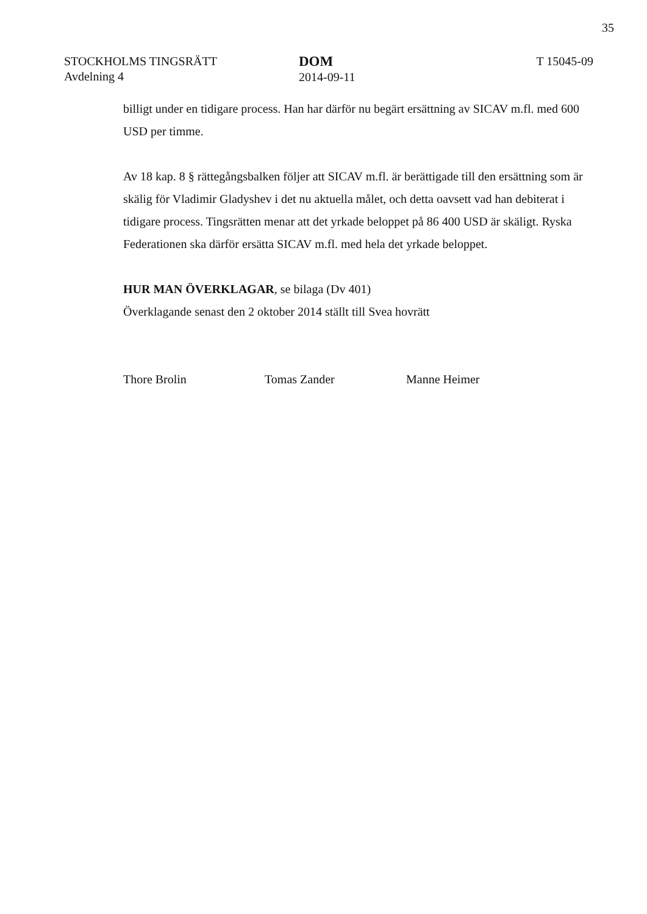35
STOCKHOLMS TINGSRÄTT
Avdelning 4
DOM
2014-09-11
T 15045-09
billigt under en tidigare process. Han har därför nu begärt ersättning av SICAV m.fl. med 600 USD per timme.
Av 18 kap. 8 § rättegångsbalken följer att SICAV m.fl. är berättigade till den ersättning som är skälig för Vladimir Gladyshev i det nu aktuella målet, och detta oavsett vad han debiterat i tidigare process. Tingsrätten menar att det yrkade beloppet på 86 400 USD är skäligt. Ryska Federationen ska därför ersätta SICAV m.fl. med hela det yrkade beloppet.
HUR MAN ÖVERKLAGAR, se bilaga (Dv 401)
Överklagande senast den 2 oktober 2014 ställt till Svea hovrätt
Thore Brolin Tomas Zander Manne Heimer